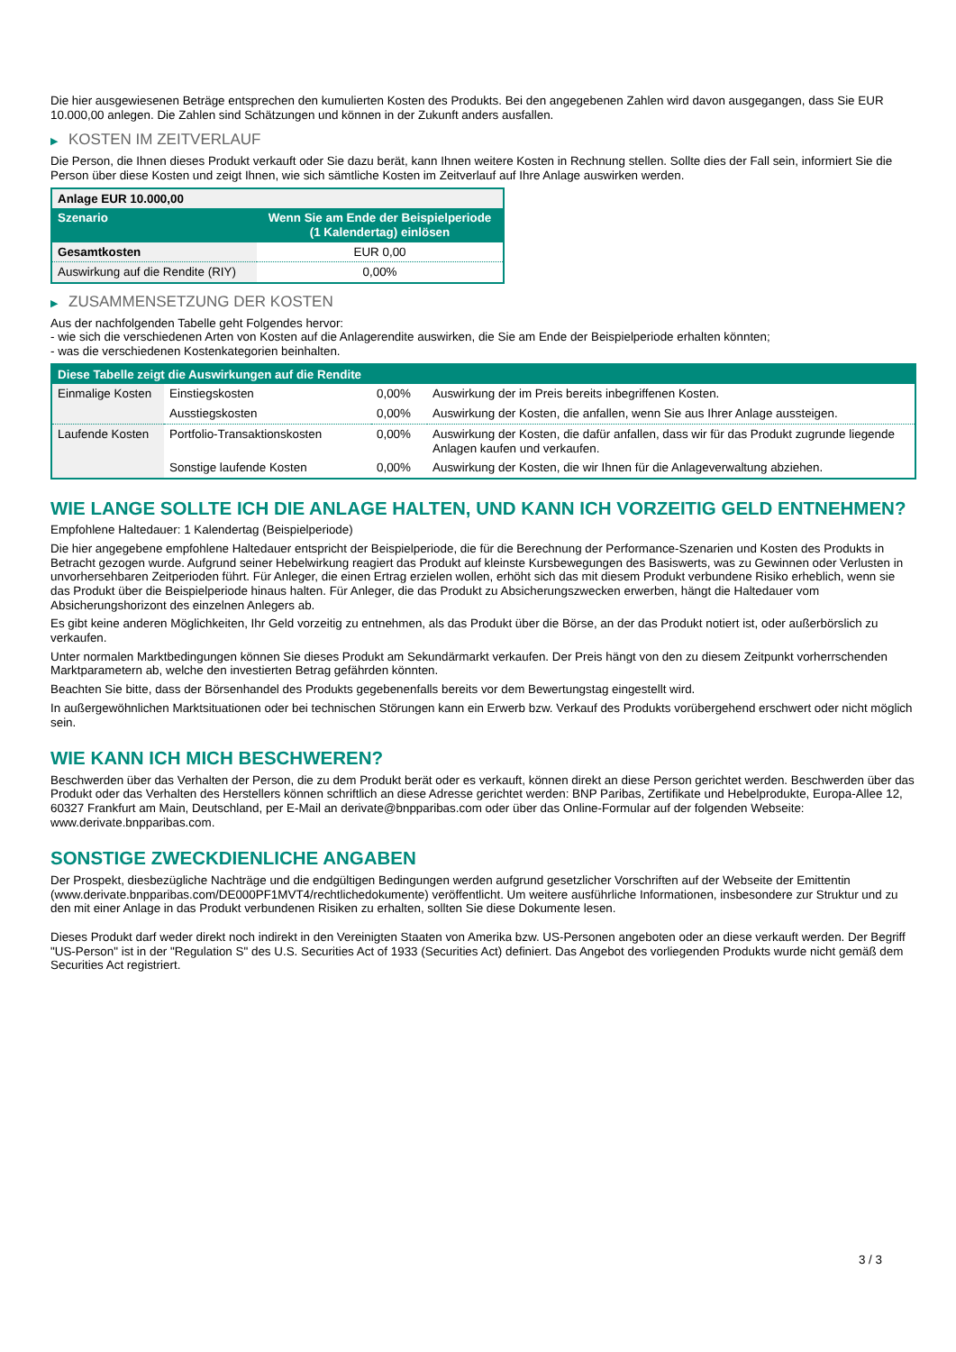Die hier ausgewiesenen Beträge entsprechen den kumulierten Kosten des Produkts. Bei den angegebenen Zahlen wird davon ausgegangen, dass Sie EUR 10.000,00 anlegen. Die Zahlen sind Schätzungen und können in der Zukunft anders ausfallen.
▶ KOSTEN IM ZEITVERLAUF
Die Person, die Ihnen dieses Produkt verkauft oder Sie dazu berät, kann Ihnen weitere Kosten in Rechnung stellen. Sollte dies der Fall sein, informiert Sie die Person über diese Kosten und zeigt Ihnen, wie sich sämtliche Kosten im Zeitverlauf auf Ihre Anlage auswirken werden.
| Anlage EUR 10.000,00 | |
| --- | --- |
| Szenario | Wenn Sie am Ende der Beispielperiode (1 Kalendertag) einlösen |
| Gesamtkosten | EUR 0,00 |
| Auswirkung auf die Rendite (RIY) | 0,00% |
▶ ZUSAMMENSETZUNG DER KOSTEN
Aus der nachfolgenden Tabelle geht Folgendes hervor:
- wie sich die verschiedenen Arten von Kosten auf die Anlagerendite auswirken, die Sie am Ende der Beispielperiode erhalten könnten;
- was die verschiedenen Kostenkategorien beinhalten.
| Diese Tabelle zeigt die Auswirkungen auf die Rendite | | | |
| --- | --- | --- | --- |
| Einmalige Kosten | Einstiegskosten | 0,00% | Auswirkung der im Preis bereits inbegriffenen Kosten. |
| | Ausstiegskosten | 0,00% | Auswirkung der Kosten, die anfallen, wenn Sie aus Ihrer Anlage aussteigen. |
| Laufende Kosten | Portfolio-Transaktionskosten | 0,00% | Auswirkung der Kosten, die dafür anfallen, dass wir für das Produkt zugrunde liegende Anlagen kaufen und verkaufen. |
| | Sonstige laufende Kosten | 0,00% | Auswirkung der Kosten, die wir Ihnen für die Anlageverwaltung abziehen. |
WIE LANGE SOLLTE ICH DIE ANLAGE HALTEN, UND KANN ICH VORZEITIG GELD ENTNEHMEN?
Empfohlene Haltedauer: 1 Kalendertag (Beispielperiode)
Die hier angegebene empfohlene Haltedauer entspricht der Beispielperiode, die für die Berechnung der Performance-Szenarien und Kosten des Produkts in Betracht gezogen wurde. Aufgrund seiner Hebelwirkung reagiert das Produkt auf kleinste Kursbewegungen des Basiswerts, was zu Gewinnen oder Verlusten in unvorhersehbaren Zeitperioden führt. Für Anleger, die einen Ertrag erzielen wollen, erhöht sich das mit diesem Produkt verbundene Risiko erheblich, wenn sie das Produkt über die Beispielperiode hinaus halten. Für Anleger, die das Produkt zu Absicherungszwecken erwerben, hängt die Haltedauer vom Absicherungshorizont des einzelnen Anlegers ab.
Es gibt keine anderen Möglichkeiten, Ihr Geld vorzeitig zu entnehmen, als das Produkt über die Börse, an der das Produkt notiert ist, oder außerbörslich zu verkaufen.
Unter normalen Marktbedingungen können Sie dieses Produkt am Sekundärmarkt verkaufen. Der Preis hängt von den zu diesem Zeitpunkt vorherrschenden Marktparametern ab, welche den investierten Betrag gefährden könnten.
Beachten Sie bitte, dass der Börsenhandel des Produkts gegebenenfalls bereits vor dem Bewertungstag eingestellt wird.
In außergewöhnlichen Marktsituationen oder bei technischen Störungen kann ein Erwerb bzw. Verkauf des Produkts vorübergehend erschwert oder nicht möglich sein.
WIE KANN ICH MICH BESCHWEREN?
Beschwerden über das Verhalten der Person, die zu dem Produkt berät oder es verkauft, können direkt an diese Person gerichtet werden. Beschwerden über das Produkt oder das Verhalten des Herstellers können schriftlich an diese Adresse gerichtet werden: BNP Paribas, Zertifikate und Hebelprodukte, Europa-Allee 12, 60327 Frankfurt am Main, Deutschland, per E-Mail an derivate@bnpparibas.com oder über das Online-Formular auf der folgenden Webseite: www.derivate.bnpparibas.com.
SONSTIGE ZWECKDIENLICHE ANGABEN
Der Prospekt, diesbezügliche Nachträge und die endgültigen Bedingungen werden aufgrund gesetzlicher Vorschriften auf der Webseite der Emittentin (www.derivate.bnpparibas.com/DE000PF1MVT4/rechtlichedokumente) veröffentlicht. Um weitere ausführliche Informationen, insbesondere zur Struktur und zu den mit einer Anlage in das Produkt verbundenen Risiken zu erhalten, sollten Sie diese Dokumente lesen.
Dieses Produkt darf weder direkt noch indirekt in den Vereinigten Staaten von Amerika bzw. US-Personen angeboten oder an diese verkauft werden. Der Begriff "US-Person" ist in der "Regulation S" des U.S. Securities Act of 1933 (Securities Act) definiert. Das Angebot des vorliegenden Produkts wurde nicht gemäß dem Securities Act registriert.
3 / 3